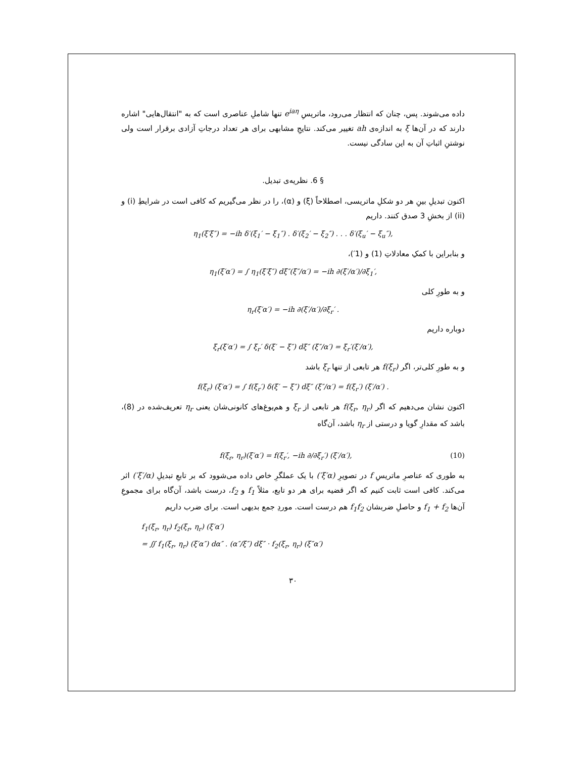داده می‌شوند. پس، چنان که انتظار می‌رود، ماتریسِ e<sup>iaη</sup> تنها شاملِ عناصری است که به "انتقال‌هایی" اشاره دارند که در آن‌ها ξ به اندازه‌ی ah تغییر می‌کند. نتایجِ مشابهی برای هر تعداد درجاتِ آزادی برقرار است ولی نوشتنِ اثباتِ آن به این سادگی نیست.
§ 6. نظریه‌ی تبدیل.
اکنون تبدیلِ بینِ هر دو شکلِ ماتریسی، اصطلاحاً (ξ) و (α)، را در نظر می‌گیریم که کافی است در شرایطِ (i) و (ii) از بخشِ 3 صدق کنند. داریم
η<sub>1</sub>(ξ′ξ″) = −ih δ′(ξ<sub>1</sub>′ − ξ<sub>1</sub>″) . δ′(ξ<sub>2</sub>′ − ξ<sub>2</sub>″) . . . δ′(ξ<sub>u</sub>′ − ξ<sub>u</sub>″),
و بنابراین با کمکِ معادلاتِ (1) و (1′)،
η<sub>1</sub>(ξ′α′) = ∫ η<sub>1</sub>(ξ′ξ″) dξ″(ξ″/α′) = −ih ∂(ξ′/α′)/∂ξ<sub>1</sub>′,
و به طورِ کلی
η<sub>r</sub>(ξ′α′) = −ih ∂(ξ′/α′)/∂ξ<sub>r</sub>′ .
دوباره داریم
ξ<sub>r</sub>(ξ′α′) = ∫ ξ<sub>r</sub>′ δ(ξ′ − ξ″) dξ″ (ξ″/α′) = ξ<sub>r</sub>′(ξ′/α′),
و به طورِ کلی‌تر، اگر f(ξ<sub>r</sub>) هر تابعی از تنها ξ<sub>r</sub> باشد
f(ξ<sub>r</sub>) (ξ′α′) = ∫ f(ξ<sub>r</sub>′) δ(ξ′ − ξ″) dξ″ (ξ″/α′) = f(ξ<sub>r</sub>′) (ξ′/α′) .
اکنون نشان می‌دهیم که اگر f(ξ<sub>r</sub>, η<sub>r</sub>) هر تابعی از ξ<sub>r</sub> و هم‌یوغ‌های کانونی‌شان یعنی η<sub>r</sub> تعریف‌شده در (8)، باشد که مقدارِ گویا و درستی از η<sub>r</sub> باشد، آن‌گاه
f(ξ<sub>r</sub>, η<sub>r</sub>)(ξ′α′) = f(ξ<sub>r</sub>′, −ih ∂/∂ξ<sub>r</sub>′) (ξ′/α′), (10)
به طوری که عناصرِ ماتریسِ f در تصویرِ (ξ′α′) با یک عملگرِ خاص داده می‌شوود که بر تابعِ تبدیلِ (ξ′/α′) اثر می‌کند. کافی است ثابت کنیم که اگر قضیه برای هر دو تابع، مثلاً f<sub>1</sub> و f<sub>2</sub>، درست باشد، آن‌گاه برای مجموعِ آن‌ها f<sub>1</sub> + f<sub>2</sub> و حاصلِ ضربشان f<sub>1</sub>f<sub>2</sub> هم درست است. موردِ جمع بدیهی است. برای ضرب داریم
f<sub>1</sub>(ξ<sub>r</sub>, η<sub>r</sub>) f<sub>2</sub>(ξ<sub>r</sub>, η<sub>r</sub>) (ξ′α′)
= ∬ f<sub>1</sub>(ξ<sub>r</sub>, η<sub>r</sub>) (ξ′α″) dα″ . (α″/ξ″) dξ″ · f<sub>2</sub>(ξ<sub>r</sub>, η<sub>r</sub>) (ξ″α′)
۳۰